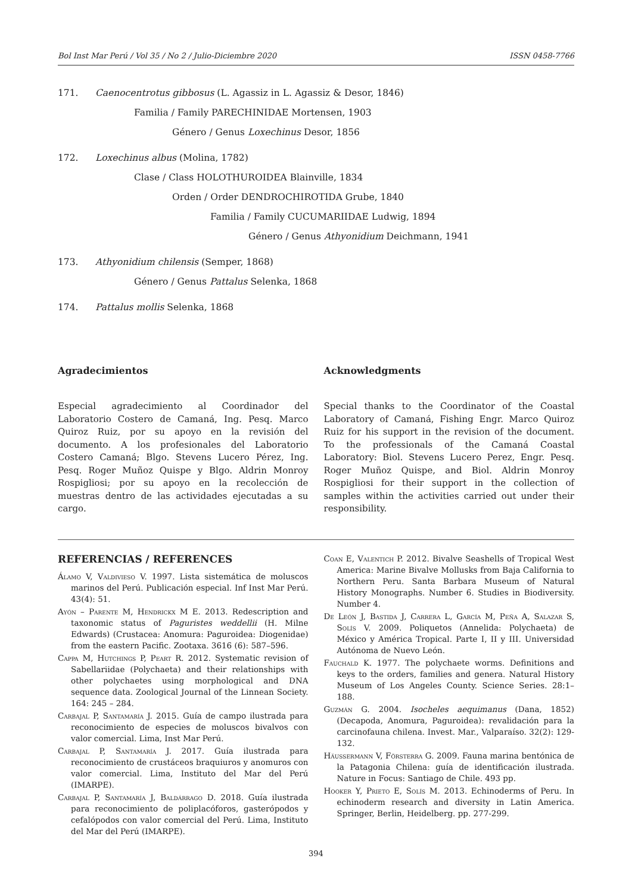Bol Inst Mar Perú / Vol 35 / No 2 / Julio-Diciembre 2020 ISSN 0458-7766
171. Caenocentrotus gibbosus (L. Agassiz in L. Agassiz & Desor, 1846)
Familia / Family PARECHINIDAE Mortensen, 1903
Género / Genus Loxechinus Desor, 1856
172. Loxechinus albus (Molina, 1782)
Clase / Class HOLOTHUROIDEA Blainville, 1834
Orden / Order DENDROCHIROTIDA Grube, 1840
Familia / Family CUCUMARIIDAE Ludwig, 1894
Género / Genus Athyonidium Deichmann, 1941
173. Athyonidium chilensis (Semper, 1868)
Género / Genus Pattalus Selenka, 1868
174. Pattalus mollis Selenka, 1868
Agradecimientos
Especial agradecimiento al Coordinador del Laboratorio Costero de Camaná, Ing. Pesq. Marco Quiroz Ruiz, por su apoyo en la revisión del documento. A los profesionales del Laboratorio Costero Camaná; Blgo. Stevens Lucero Pérez, Ing. Pesq. Roger Muñoz Quispe y Blgo. Aldrin Monroy Rospigliosi; por su apoyo en la recolección de muestras dentro de las actividades ejecutadas a su cargo.
Acknowledgments
Special thanks to the Coordinator of the Coastal Laboratory of Camaná, Fishing Engr. Marco Quiroz Ruiz for his support in the revision of the document. To the professionals of the Camaná Coastal Laboratory: Biol. Stevens Lucero Perez, Engr. Pesq. Roger Muñoz Quispe, and Biol. Aldrin Monroy Rospigliosi for their support in the collection of samples within the activities carried out under their responsibility.
REFERENCIAS / REFERENCES
Álamo V, Valdivieso V. 1997. Lista sistemática de moluscos marinos del Perú. Publicación especial. Inf Inst Mar Perú. 43(4): 51.
Ayón – Parente M, Hendrickx M E. 2013. Redescription and taxonomic status of Paguristes weddellii (H. Milne Edwards) (Crustacea: Anomura: Paguroidea: Diogenidae) from the eastern Pacific. Zootaxa. 3616 (6): 587–596.
Cappa M, Hutchings P, Peart R. 2012. Systematic revision of Sabellariidae (Polychaeta) and their relationships with other polychaetes using morphological and DNA sequence data. Zoological Journal of the Linnean Society. 164: 245 – 284.
Carbajal P, Santamaría J. 2015. Guía de campo ilustrada para reconocimiento de especies de moluscos bivalvos con valor comercial. Lima, Inst Mar Perú.
Carbajal P, Santamaría J. 2017. Guía ilustrada para reconocimiento de crustáceos braquiuros y anomuros con valor comercial. Lima, Instituto del Mar del Perú (IMARPE).
Carbajal P, Santamaría J, Baldárrago D. 2018. Guía ilustrada para reconocimiento de poliplacóforos, gasterópodos y cefalópodos con valor comercial del Perú. Lima, Instituto del Mar del Perú (IMARPE).
Coan E, Valentich P. 2012. Bivalve Seashells of Tropical West America: Marine Bivalve Mollusks from Baja California to Northern Peru. Santa Barbara Museum of Natural History Monographs. Number 6. Studies in Biodiversity. Number 4.
De León J, Bastida J, Carrera L, García M, Peña A, Salazar S, Solís V. 2009. Poliquetos (Annelida: Polychaeta) de México y América Tropical. Parte I, II y III. Universidad Autónoma de Nuevo León.
Fauchald K. 1977. The polychaete worms. Definitions and keys to the orders, families and genera. Natural History Museum of Los Angeles County. Science Series. 28:1–188.
Guzmán G. 2004. Isocheles aequimanus (Dana, 1852) (Decapoda, Anomura, Paguroidea): revalidación para la carcinofauna chilena. Invest. Mar., Valparaíso. 32(2): 129-132.
Häussermann V, Försterra G. 2009. Fauna marina bentónica de la Patagonia Chilena: guía de identificación ilustrada. Nature in Focus: Santiago de Chile. 493 pp.
Hooker Y, Prieto E, Solís M. 2013. Echinoderms of Peru. In echinoderm research and diversity in Latin America. Springer, Berlin, Heidelberg. pp. 277-299.
394